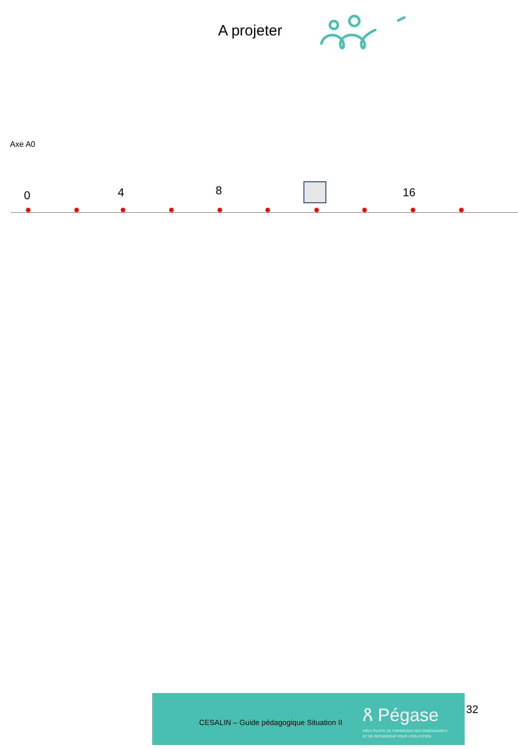A projeter
Axe A0
0 4 8 16
CESALIN – Guide pédagogique Situation II
ጸ Pégase
PÔLE PILOTE DE FORMATION DES ENSEIGNANTS
ET DE RECHERCHE POUR L'ÉDUCATION
32